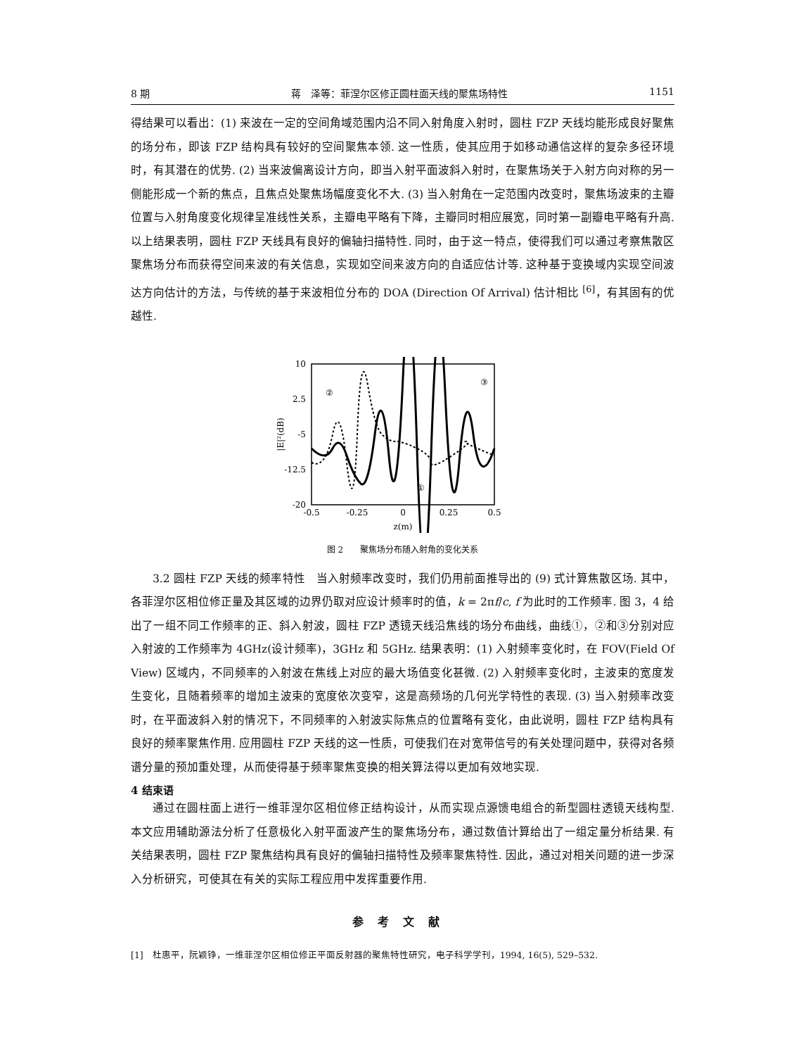8 期 蒋　泽等：菲涅尔区修正圆柱面天线的聚焦场特性 1151
得结果可以看出：(1) 来波在一定的空间角域范围内沿不同入射角度入射时，圆柱 FZP 天线均能形成良好聚焦的场分布，即该 FZP 结构具有较好的空间聚焦本领. 这一性质，使其应用于如移动通信这样的复杂多径环境时，有其潜在的优势. (2) 当来波偏离设计方向，即当入射平面波斜入射时，在聚焦场关于入射方向对称的另一侧能形成一个新的焦点，且焦点处聚焦场幅度变化不大. (3) 当入射角在一定范围内改变时，聚焦场波束的主瓣位置与入射角度变化规律呈准线性关系，主瓣电平略有下降，主瓣同时相应展宽，同时第一副瓣电平略有升高. 以上结果表明，圆柱 FZP 天线具有良好的偏轴扫描特性. 同时，由于这一特点，使得我们可以通过考察焦散区聚焦场分布而获得空间来波的有关信息，实现如空间来波方向的自适应估计等. 这种基于变换域内实现空间波达方向估计的方法，与传统的基于来波相位分布的 DOA (Direction Of Arrival) 估计相比 <sup>[6]</sup>，有其固有的优越性.
10
2.5
-5
-12.5
-20
-0.5
-0.25
0
0.25
0.5
z(m)
|E|²(dB)
②
③
①
图 2　　聚焦场分布随入射角的变化关系
3.2 圆柱 FZP 天线的频率特性　当入射频率改变时，我们仍用前面推导出的 (9) 式计算焦散区场. 其中，各菲涅尔区相位修正量及其区域的边界仍取对应设计频率时的值，k = 2πf/c, f 为此时的工作频率. 图 3，4 给出了一组不同工作频率的正、斜入射波，圆柱 FZP 透镜天线沿焦线的场分布曲线，曲线①，②和③分别对应入射波的工作频率为 4GHz(设计频率)，3GHz 和 5GHz. 结果表明：(1) 入射频率变化时，在 FOV(Field Of View) 区域内，不同频率的入射波在焦线上对应的最大场值变化甚微. (2) 入射频率变化时，主波束的宽度发生变化，且随着频率的增加主波束的宽度依次变窄，这是高频场的几何光学特性的表现. (3) 当入射频率改变时，在平面波斜入射的情况下，不同频率的入射波实际焦点的位置略有变化，由此说明，圆柱 FZP 结构具有良好的频率聚焦作用. 应用圆柱 FZP 天线的这一性质，可使我们在对宽带信号的有关处理问题中，获得对各频谱分量的预加重处理，从而使得基于频率聚焦变换的相关算法得以更加有效地实现.
4 结束语
通过在圆柱面上进行一维菲涅尔区相位修正结构设计，从而实现点源馈电组合的新型圆柱透镜天线构型. 本文应用辅助源法分析了任意极化入射平面波产生的聚焦场分布，通过数值计算给出了一组定量分析结果. 有关结果表明，圆柱 FZP 聚焦结构具有良好的偏轴扫描特性及频率聚焦特性. 因此，通过对相关问题的进一步深入分析研究，可使其在有关的实际工程应用中发挥重要作用.
参考文献
[1]　杜惠平，阮颖铮，一维菲涅尔区相位修正平面反射器的聚焦特性研究，电子科学学刊，1994, 16(5), 529–532.